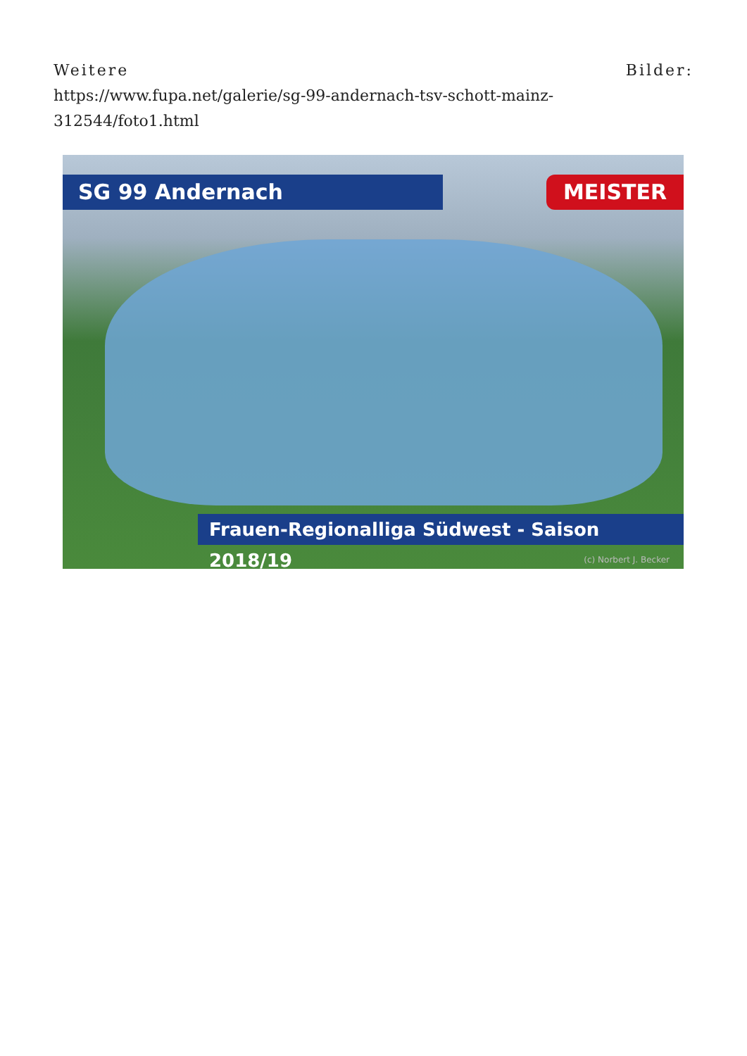Weitere Bilder:
https://www.fupa.net/galerie/sg-99-andernach-tsv-schott-mainz-312544/foto1.html
SG 99 Andernach MEISTER
Frauen-Regionalliga Südwest - Saison 2018/19
(c) Norbert J. Becker